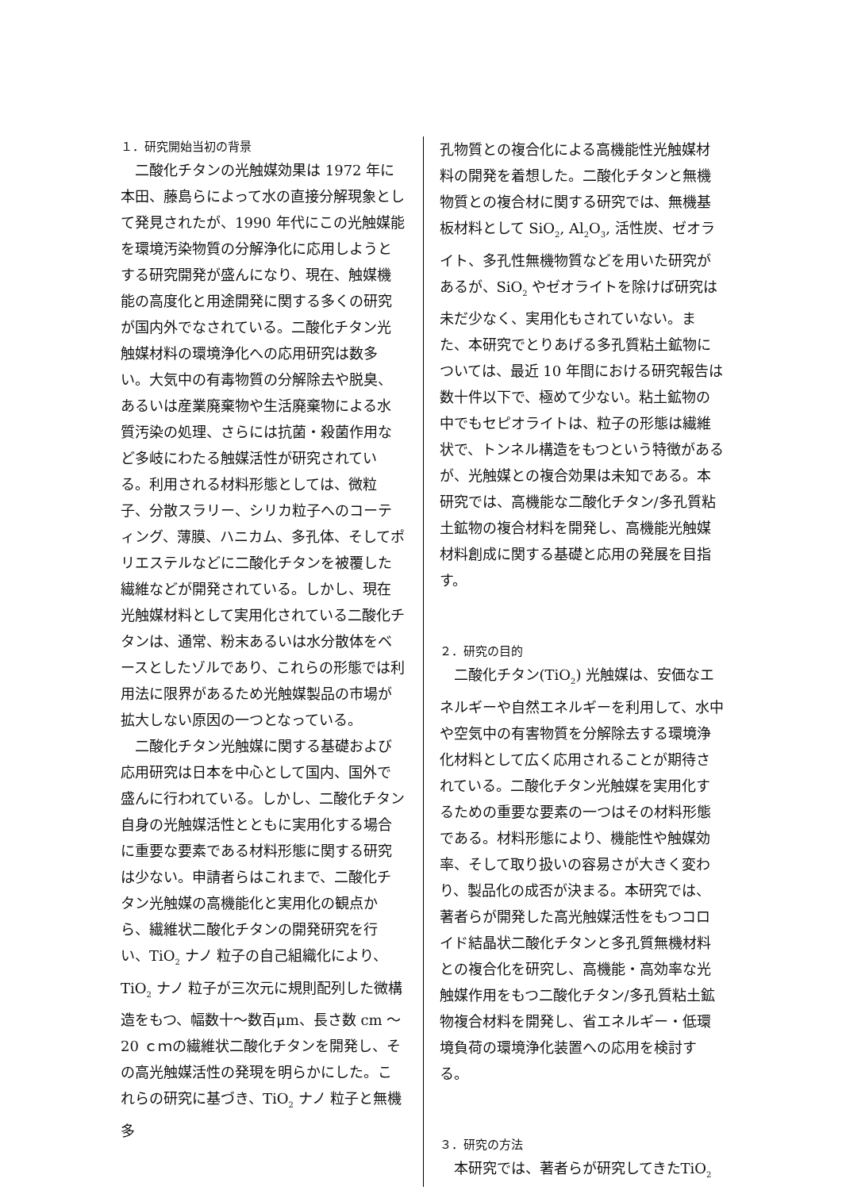１．研究開始当初の背景
二酸化チタンの光触媒効果は 1972 年に本田、藤島らによって水の直接分解現象として発見されたが、1990 年代にこの光触媒能を環境汚染物質の分解浄化に応用しようとする研究開発が盛んになり、現在、触媒機能の高度化と用途開発に関する多くの研究が国内外でなされている。二酸化チタン光触媒材料の環境浄化への応用研究は数多い。大気中の有毒物質の分解除去や脱臭、あるいは産業廃棄物や生活廃棄物による水質汚染の処理、さらには抗菌・殺菌作用など多岐にわたる触媒活性が研究されている。利用される材料形態としては、微粒子、分散スラリー、シリカ粒子へのコーティング、薄膜、ハニカム、多孔体、そしてポリエステルなどに二酸化チタンを被覆した繊維などが開発されている。しかし、現在光触媒材料として実用化されている二酸化チタンは、通常、粉末あるいは水分散体をベースとしたゾルであり、これらの形態では利用法に限界があるため光触媒製品の市場が拡大しない原因の一つとなっている。
二酸化チタン光触媒に関する基礎および応用研究は日本を中心として国内、国外で盛んに行われている。しかし、二酸化チタン自身の光触媒活性とともに実用化する場合に重要な要素である材料形態に関する研究は少ない。申請者らはこれまで、二酸化チタン光触媒の高機能化と実用化の観点から、繊維状二酸化チタンの開発研究を行い、TiO<sub>2</sub> ナノ 粒子の自己組織化により、TiO<sub>2</sub> ナノ 粒子が三次元に規則配列した微構造をもつ、幅数十～数百μm、長さ数 cm ～20 ｃｍの繊維状二酸化チタンを開発し、その高光触媒活性の発現を明らかにした。これらの研究に基づき、TiO<sub>2</sub> ナノ 粒子と無機多
孔物質との複合化による高機能性光触媒材料の開発を着想した。二酸化チタンと無機物質との複合材に関する研究では、無機基板材料として SiO<sub>2</sub>, Al<sub>2</sub>O<sub>3</sub>, 活性炭、ゼオライト、多孔性無機物質などを用いた研究があるが、SiO<sub>2</sub> やゼオライトを除けば研究は未だ少なく、実用化もされていない。また、本研究でとりあげる多孔質粘土鉱物については、最近 10 年間における研究報告は数十件以下で、極めて少ない。粘土鉱物の中でもセピオライトは、粒子の形態は繊維状で、トンネル構造をもつという特徴があるが、光触媒との複合効果は未知である。本研究では、高機能な二酸化チタン/多孔質粘土鉱物の複合材料を開発し、高機能光触媒材料創成に関する基礎と応用の発展を目指す。
２．研究の目的
二酸化チタン(TiO<sub>2</sub>) 光触媒は、安価なエネルギーや自然エネルギーを利用して、水中や空気中の有害物質を分解除去する環境浄化材料として広く応用されることが期待されている。二酸化チタン光触媒を実用化するための重要な要素の一つはその材料形態である。材料形態により、機能性や触媒効率、そして取り扱いの容易さが大きく変わり、製品化の成否が決まる。本研究では、著者らが開発した高光触媒活性をもつコロイド結晶状二酸化チタンと多孔質無機材料との複合化を研究し、高機能・高効率な光触媒作用をもつ二酸化チタン/多孔質粘土鉱物複合材料を開発し、省エネルギー・低環境負荷の環境浄化装置への応用を検討する。
３．研究の方法
本研究では、著者らが研究してきたTiO<sub>2</sub>